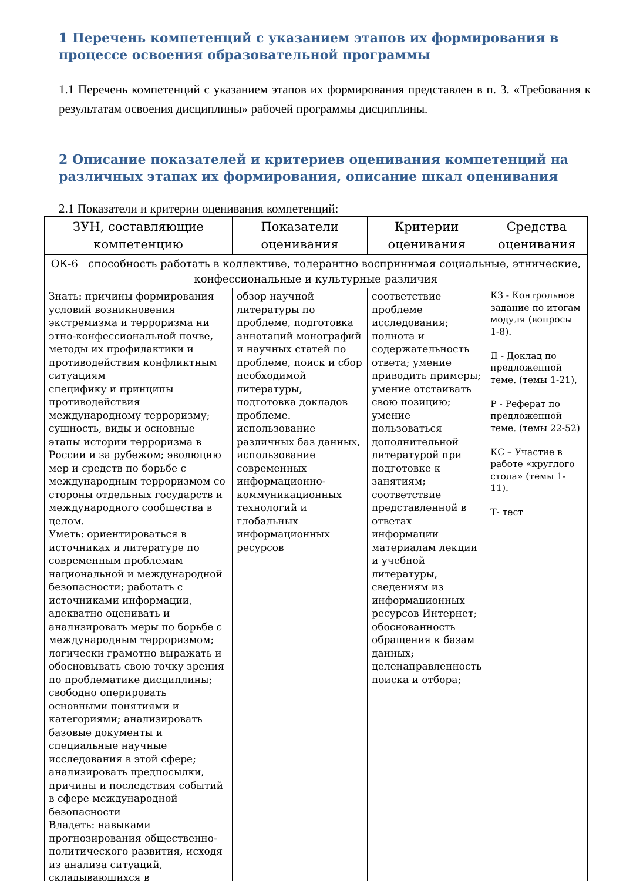1 Перечень компетенций с указанием этапов их формирования в процессе освоения образовательной программы
1.1 Перечень компетенций с указанием этапов их формирования представлен в п. 3. «Требования к результатам освоения дисциплины» рабочей программы дисциплины.
2 Описание показателей и критериев оценивания компетенций на различных этапах их формирования, описание шкал оценивания
2.1 Показатели и критерии оценивания компетенций:
| ЗУН, составляющие компетенцию | Показатели оценивания | Критерии оценивания | Средства оценивания |
| --- | --- | --- | --- |
| ОК-6 способность работать в коллективе, толерантно воспринимая социальные, этнические, конфессиональные и культурные различия | | | |
| Знать: причины формирования условий возникновения экстремизма и терроризма ни этно-конфессиональной почве, методы их профилактики и противодействия конфликтным ситуациям специфику и принципы противодействия международному терроризму; сущность, виды и основные этапы истории терроризма в России и за рубежом; эволюцию мер и средств по борьбе с международным терроризмом со стороны отдельных государств и международного сообщества в целом. Уметь: ориентироваться в источниках и литературе по современным проблемам национальной и международной безопасности; работать с источниками информации, адекватно оценивать и анализировать меры по борьбе с международным терроризмом; логически грамотно выражать и обосновывать свою точку зрения по проблематике дисциплины; свободно оперировать основными понятиями и категориями; анализировать базовые документы и специальные научные исследования в этой сфере; анализировать предпосылки, причины и последствия событий в сфере международной безопасности Владеть: навыками прогнозирования общественно-политического развития, исходя из анализа ситуаций, складывающихся в | обзор научной литературы по проблеме, подготовка аннотаций монографий и научных статей по проблеме, поиск и сбор необходимой литературы, подготовка докладов проблеме. использование различных баз данных, использование современных информационно-коммуникационных технологий и глобальных информационных ресурсов | соответствие проблеме исследования; полнота и содержательность ответа; умение приводить примеры; умение отстаивать свою позицию; умение пользоваться дополнительной литературой при подготовке к занятиям; соответствие представленной в ответах информации материалам лекции и учебной литературы, сведениям из информационных ресурсов Интернет; обоснованность обращения к базам данных; целенаправленность поиска и отбора; | КЗ - Контрольное задание по итогам модуля (вопросы 1-8). Д - Доклад по предложенной теме. (темы 1-21), Р - Реферат по предложенной теме. (темы 22-52) КС – Участие в работе «круглого стола» (темы 1-11). Т- тест |